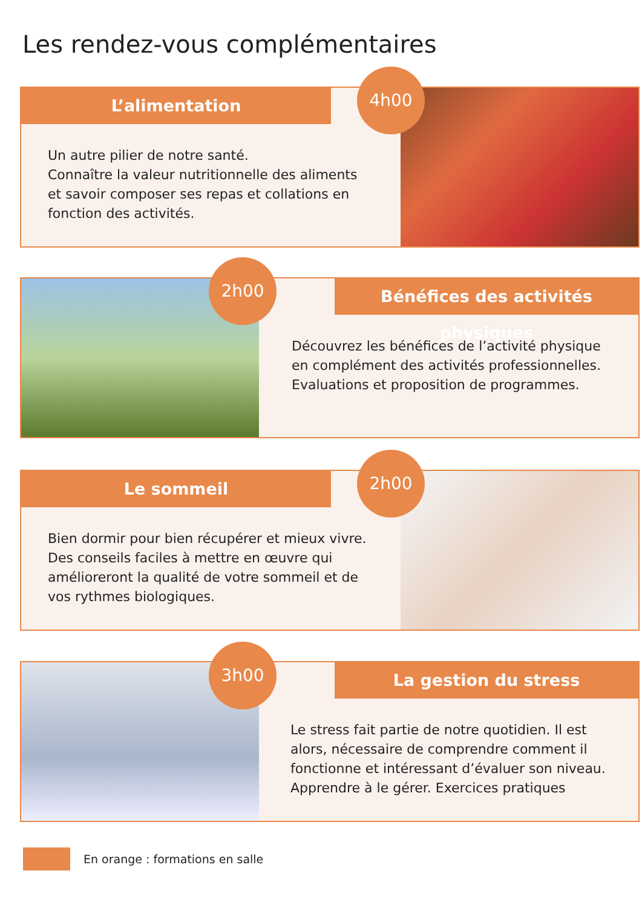Les rendez-vous complémentaires
L’alimentation
Un autre pilier de notre santé.
Connaître la valeur nutritionnelle des aliments et savoir composer ses repas et collations en fonction des activités.
4h00
Bénéfices des activités physiques
Découvrez les bénéfices de l’activité physique en complément des activités professionnelles. Evaluations et proposition de programmes.
2h00
Le sommeil
Bien dormir pour bien récupérer et mieux vivre.
Des conseils faciles à mettre en œuvre qui amélioreront la qualité de votre sommeil et de vos rythmes biologiques.
2h00
La gestion du stress
Le stress fait partie de notre quotidien. Il est alors, nécessaire de comprendre comment il fonctionne et intéressant d’évaluer son niveau. Apprendre à le gérer. Exercices pratiques
3h00
En orange : formations en salle